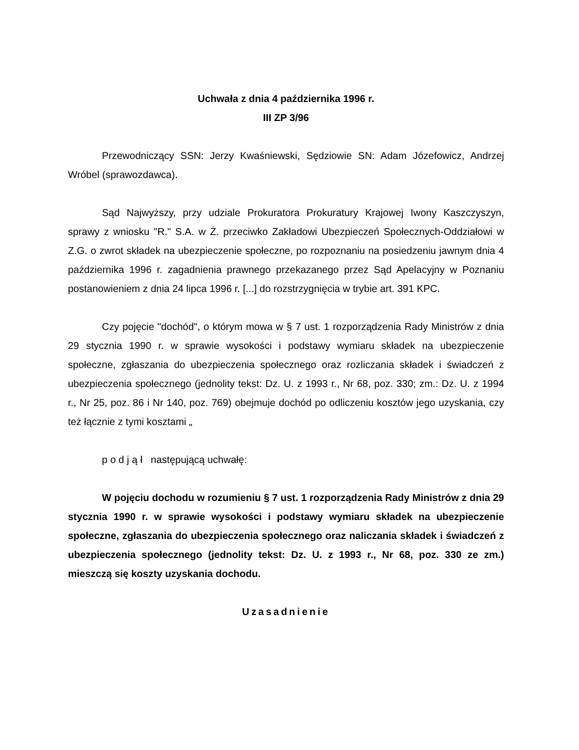Uchwała z dnia 4 października 1996 r.
III ZP 3/96
Przewodniczący SSN: Jerzy Kwaśniewski, Sędziowie SN: Adam Józefowicz, Andrzej Wróbel (sprawozdawca).
Sąd Najwyższy, przy udziale Prokuratora Prokuratury Krajowej Iwony Kaszczyszyn, sprawy z wniosku "R." S.A. w Ż. przeciwko Zakładowi Ubezpieczeń Społecznych-Oddziałowi w Z.G. o zwrot składek na ubezpieczenie społeczne, po rozpoznaniu na posiedzeniu jawnym dnia 4 października 1996 r. zagadnienia prawnego przekazanego przez Sąd Apelacyjny w Poznaniu postanowieniem z dnia 24 lipca 1996 r. [...] do rozstrzygnięcia w trybie art. 391 KPC.
Czy pojęcie "dochód", o którym mowa w § 7 ust. 1 rozporządzenia Rady Ministrów z dnia 29 stycznia 1990 r. w sprawie wysokości i podstawy wymiaru składek na ubezpieczenie społeczne, zgłaszania do ubezpieczenia społecznego oraz rozliczania składek i świadczeń z ubezpieczenia społecznego (jednolity tekst: Dz. U. z 1993 r., Nr 68, poz. 330; zm.: Dz. U. z 1994 r., Nr 25, poz. 86 i Nr 140, poz. 769) obejmuje dochód po odliczeniu kosztów jego uzyskania, czy też łącznie z tymi kosztami „
p o d j ą ł następującą uchwałę:
W pojęciu dochodu w rozumieniu § 7 ust. 1 rozporządzenia Rady Ministrów z dnia 29 stycznia 1990 r. w sprawie wysokości i podstawy wymiaru składek na ubezpieczenie społeczne, zgłaszania do ubezpieczenia społecznego oraz naliczania składek i świadczeń z ubezpieczenia społecznego (jednolity tekst: Dz. U. z 1993 r., Nr 68, poz. 330 ze zm.) mieszczą się koszty uzyskania dochodu.
Uzasadnienie